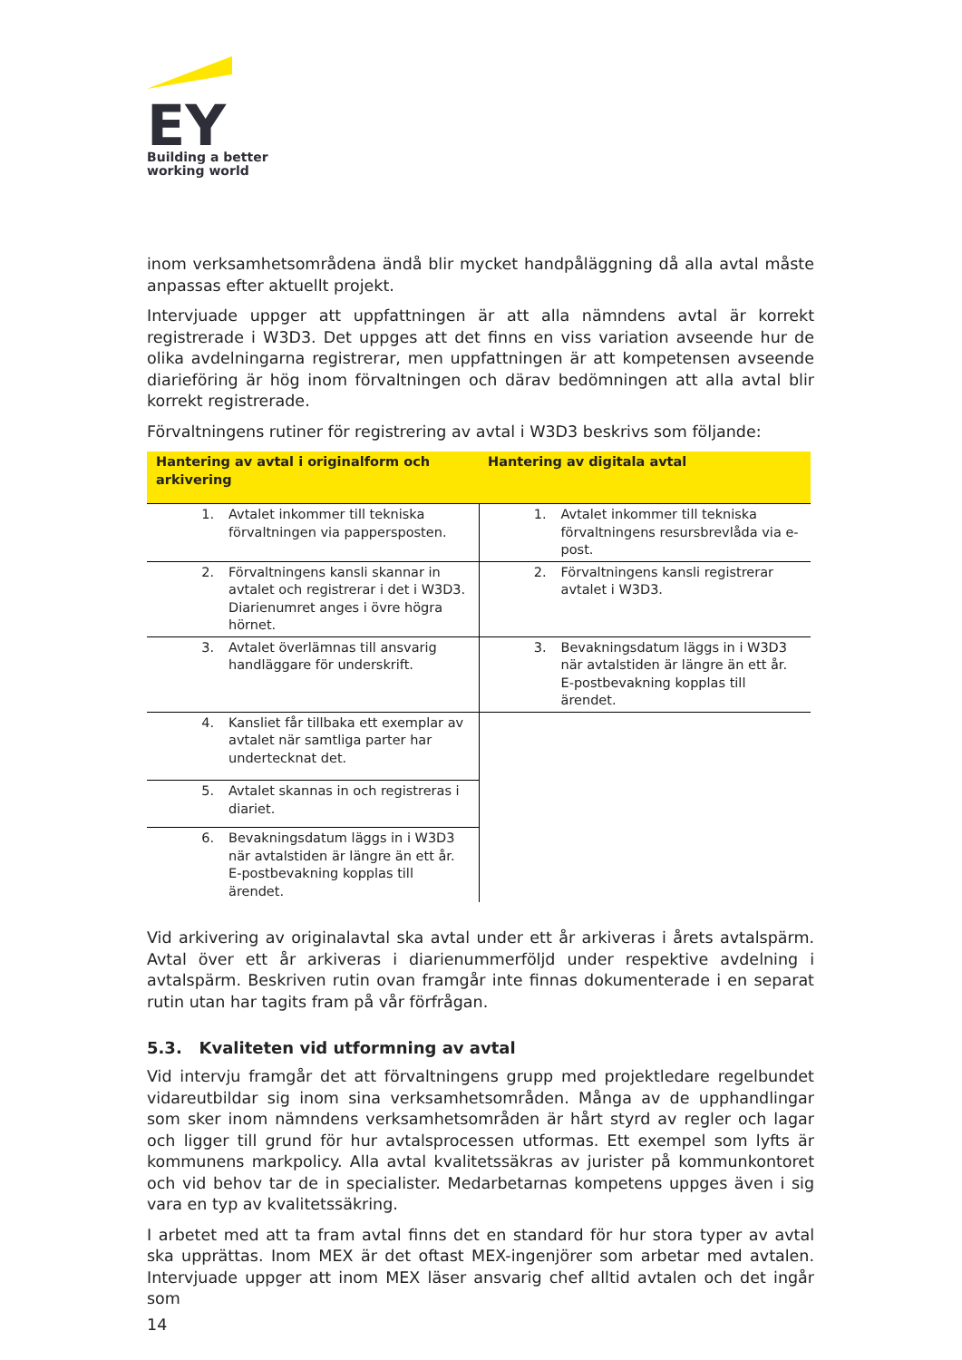EY
Building a better
working world
inom verksamhetsområdena ändå blir mycket handpåläggning då alla avtal måste anpassas efter aktuellt projekt.
Intervjuade uppger att uppfattningen är att alla nämndens avtal är korrekt registrerade i W3D3. Det uppges att det finns en viss variation avseende hur de olika avdelningarna registrerar, men uppfattningen är att kompetensen avseende diarieföring är hög inom förvaltningen och därav bedömningen att alla avtal blir korrekt registrerade.
Förvaltningens rutiner för registrering av avtal i W3D3 beskrivs som följande:
| Hantering av avtal i originalform och arkivering | Hantering av digitala avtal |
| --- | --- |
| 1. Avtalet inkommer till tekniska förvaltningen via pappersposten. | 1. Avtalet inkommer till tekniska förvaltningens resursbrevlåda via e-post. |
| 2. Förvaltningens kansli skannar in avtalet och registrerar i det i W3D3. Diarienumret anges i övre högra hörnet. | 2. Förvaltningens kansli registrerar avtalet i W3D3. |
| 3. Avtalet överlämnas till ansvarig handläggare för underskrift. | 3. Bevakningsdatum läggs in i W3D3 när avtalstiden är längre än ett år. E-postbevakning kopplas till ärendet. |
| 4. Kansliet får tillbaka ett exemplar av avtalet när samtliga parter har undertecknat det. | |
| 5. Avtalet skannas in och registreras i diariet. | |
| 6. Bevakningsdatum läggs in i W3D3 när avtalstiden är längre än ett år. E-postbevakning kopplas till ärendet. | |
Vid arkivering av originalavtal ska avtal under ett år arkiveras i årets avtalspärm. Avtal över ett år arkiveras i diarienummerföljd under respektive avdelning i avtalspärm. Beskriven rutin ovan framgår inte finnas dokumenterade i en separat rutin utan har tagits fram på vår förfrågan.
5.3. Kvaliteten vid utformning av avtal
Vid intervju framgår det att förvaltningens grupp med projektledare regelbundet vidareutbildar sig inom sina verksamhetsområden. Många av de upphandlingar som sker inom nämndens verksamhetsområden är hårt styrd av regler och lagar och ligger till grund för hur avtalsprocessen utformas. Ett exempel som lyfts är kommunens markpolicy. Alla avtal kvalitetssäkras av jurister på kommunkontoret och vid behov tar de in specialister. Medarbetarnas kompetens uppges även i sig vara en typ av kvalitetssäkring.
I arbetet med att ta fram avtal finns det en standard för hur stora typer av avtal ska upprättas. Inom MEX är det oftast MEX-ingenjörer som arbetar med avtalen. Intervjuade uppger att inom MEX läser ansvarig chef alltid avtalen och det ingår som
14